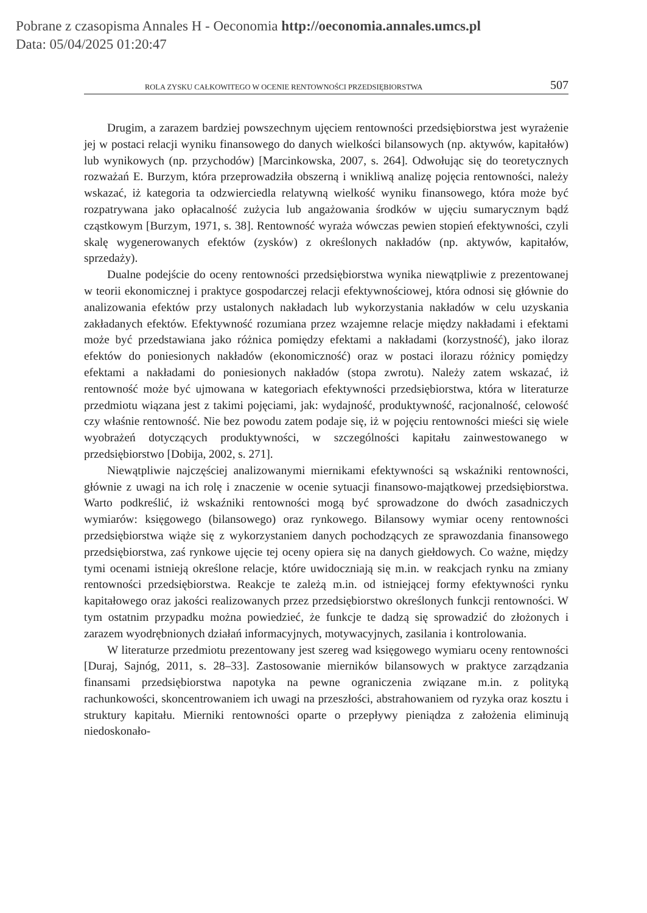Pobrane z czasopisma Annales H - Oeconomia http://oeconomia.annales.umcs.pl
Data: 05/04/2025 01:20:47
ROLA ZYSKU CAŁKOWITEGO W OCENIE RENTOWNOŚCI PRZEDSIĘBIORSTWA 507
Drugim, a zarazem bardziej powszechnym ujęciem rentowności przedsiębiorstwa jest wyrażenie jej w postaci relacji wyniku finansowego do danych wielkości bilansowych (np. aktywów, kapitałów) lub wynikowych (np. przychodów) [Marcinkowska, 2007, s. 264]. Odwołując się do teoretycznych rozważań E. Burzym, która przeprowadziła obszerną i wnikliwą analizę pojęcia rentowności, należy wskazać, iż kategoria ta odzwierciedla relatywną wielkość wyniku finansowego, która może być rozpatrywana jako opłacalność zużycia lub angażowania środków w ujęciu sumarycznym bądź cząstkowym [Burzym, 1971, s. 38]. Rentowność wyraża wówczas pewien stopień efektywności, czyli skalę wygenerowanych efektów (zysków) z określonych nakładów (np. aktywów, kapitałów, sprzedaży).
Dualne podejście do oceny rentowności przedsiębiorstwa wynika niewątpliwie z prezentowanej w teorii ekonomicznej i praktyce gospodarczej relacji efektywnościowej, która odnosi się głównie do analizowania efektów przy ustalonych nakładach lub wykorzystania nakładów w celu uzyskania zakładanych efektów. Efektywność rozumiana przez wzajemne relacje między nakładami i efektami może być przedstawiana jako różnica pomiędzy efektami a nakładami (korzystność), jako iloraz efektów do poniesionych nakładów (ekonomiczność) oraz w postaci ilorazu różnicy pomiędzy efektami a nakładami do poniesionych nakładów (stopa zwrotu). Należy zatem wskazać, iż rentowność może być ujmowana w kategoriach efektywności przedsiębiorstwa, która w literaturze przedmiotu wiązana jest z takimi pojęciami, jak: wydajność, produktywność, racjonalność, celowość czy właśnie rentowność. Nie bez powodu zatem podaje się, iż w pojęciu rentowności mieści się wiele wyobrażeń dotyczących produktywności, w szczególności kapitału zainwestowanego w przedsiębiorstwo [Dobija, 2002, s. 271].
Niewątpliwie najczęściej analizowanymi miernikami efektywności są wskaźniki rentowności, głównie z uwagi na ich rolę i znaczenie w ocenie sytuacji finansowo-majątkowej przedsiębiorstwa. Warto podkreślić, iż wskaźniki rentowności mogą być sprowadzone do dwóch zasadniczych wymiarów: księgowego (bilansowego) oraz rynkowego. Bilansowy wymiar oceny rentowności przedsiębiorstwa wiąże się z wykorzystaniem danych pochodzących ze sprawozdania finansowego przedsiębiorstwa, zaś rynkowe ujęcie tej oceny opiera się na danych giełdowych. Co ważne, między tymi ocenami istnieją określone relacje, które uwidoczniają się m.in. w reakcjach rynku na zmiany rentowności przedsiębiorstwa. Reakcje te zależą m.in. od istniejącej formy efektywności rynku kapitałowego oraz jakości realizowanych przez przedsiębiorstwo określonych funkcji rentowności. W tym ostatnim przypadku można powiedzieć, że funkcje te dadzą się sprowadzić do złożonych i zarazem wyodrębnionych działań informacyjnych, motywacyjnych, zasilania i kontrolowania.
W literaturze przedmiotu prezentowany jest szereg wad księgowego wymiaru oceny rentowności [Duraj, Sajnóg, 2011, s. 28–33]. Zastosowanie mierników bilansowych w praktyce zarządzania finansami przedsiębiorstwa napotyka na pewne ograniczenia związane m.in. z polityką rachunkowości, skoncentrowaniem ich uwagi na przeszłości, abstrahowaniem od ryzyka oraz kosztu i struktury kapitału. Mierniki rentowności oparte o przepływy pieniądza z założenia eliminują niedoskonało-